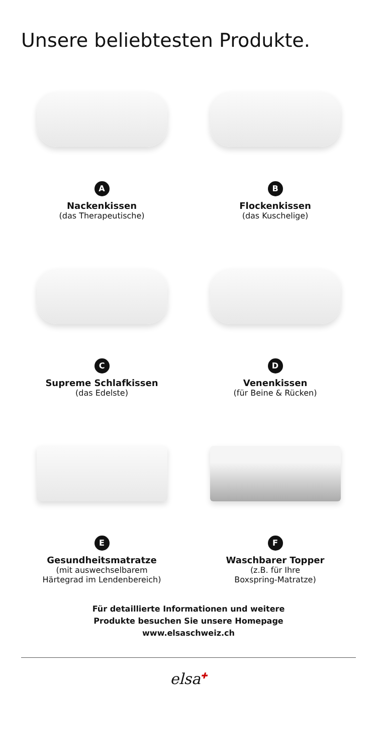Unsere beliebtesten Produkte.
A
Nackenkissen
(das Therapeutische)
B
Flockenkissen
(das Kuschelige)
C
Supreme Schlafkissen
(das Edelste)
D
Venenkissen
(für Beine & Rücken)
E
Gesundheitsmatratze
(mit auswechselbarem
Härtegrad im Lendenbereich)
F
Waschbarer Topper
(z.B. für Ihre
Boxspring-Matratze)
Für detaillierte Informationen und weitere
Produkte besuchen Sie unsere Homepage
www.elsaschweiz.ch
elsa<sup>✚</sup>